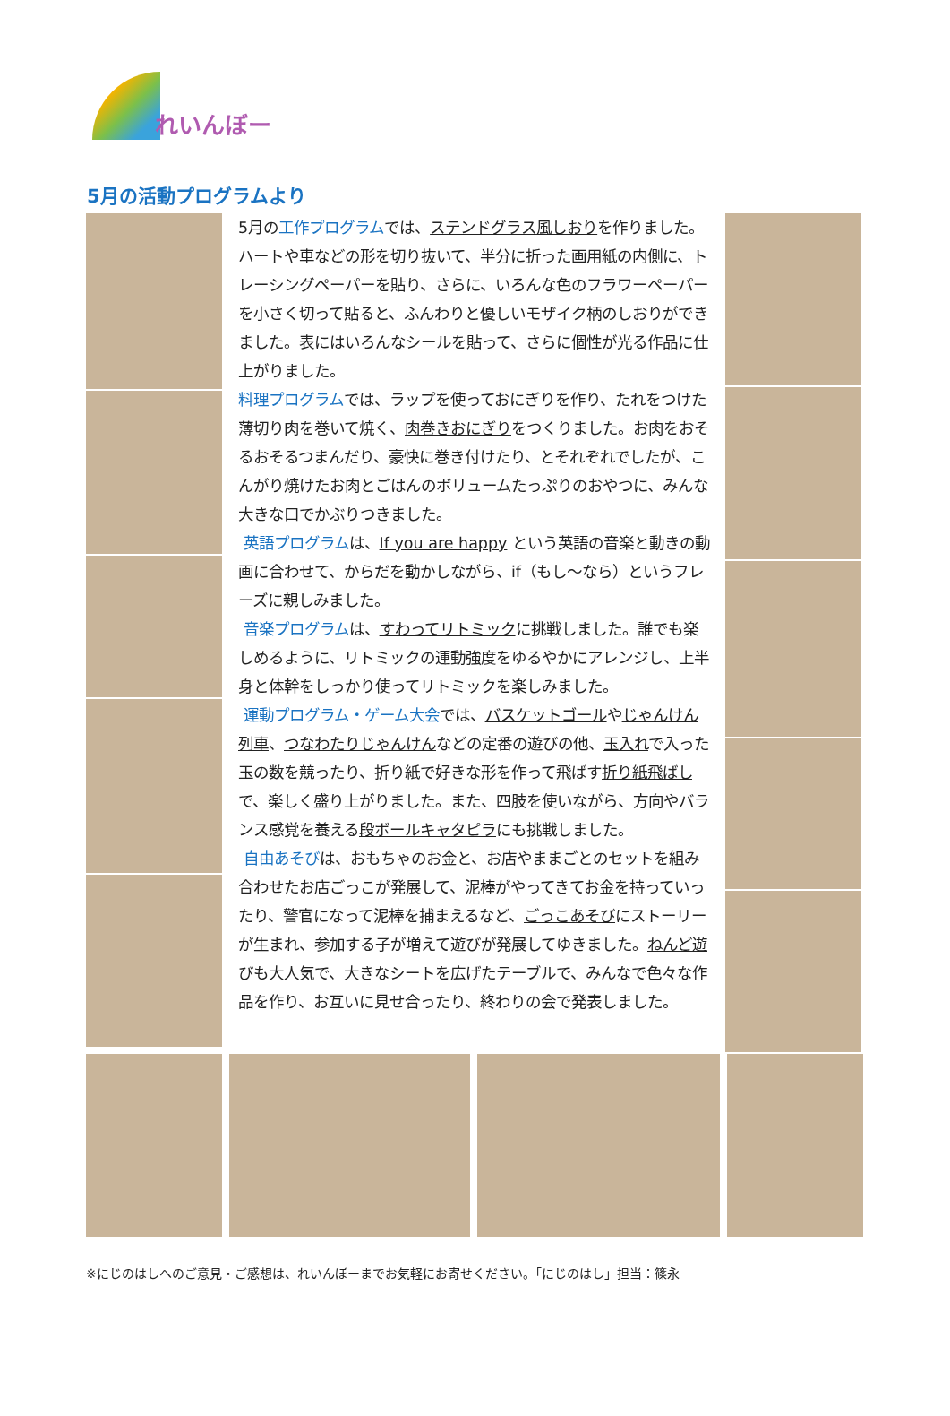れいんぼー
5月の活動プログラムより
5月の工作プログラムでは、ステンドグラス風しおりを作りました。ハートや車などの形を切り抜いて、半分に折った画用紙の内側に、トレーシングペーパーを貼り、さらに、いろんな色のフラワーペーパーを小さく切って貼ると、ふんわりと優しいモザイク柄のしおりができました。表にはいろんなシールを貼って、さらに個性が光る作品に仕上がりました。
料理プログラムでは、ラップを使っておにぎりを作り、たれをつけた薄切り肉を巻いて焼く、肉巻きおにぎりをつくりました。お肉をおそるおそるつまんだり、豪快に巻き付けたり、とそれぞれでしたが、こんがり焼けたお肉とごはんのボリュームたっぷりのおやつに、みんな大きな口でかぶりつきました。
英語プログラムは、If you are happy という英語の音楽と動きの動画に合わせて、からだを動かしながら、if（もし～なら）というフレーズに親しみました。
音楽プログラムは、すわってリトミックに挑戦しました。誰でも楽しめるように、リトミックの運動強度をゆるやかにアレンジし、上半身と体幹をしっかり使ってリトミックを楽しみました。
運動プログラム・ゲーム大会では、バスケットゴールやじゃんけん列車、つなわたりじゃんけんなどの定番の遊びの他、玉入れで入った玉の数を競ったり、折り紙で好きな形を作って飛ばす折り紙飛ばしで、楽しく盛り上がりました。また、四肢を使いながら、方向やバランス感覚を養える段ボールキャタピラにも挑戦しました。
自由あそびは、おもちゃのお金と、お店やままごとのセットを組み合わせたお店ごっこが発展して、泥棒がやってきてお金を持っていったり、警官になって泥棒を捕まえるなど、ごっこあそびにストーリーが生まれ、参加する子が増えて遊びが発展してゆきました。ねんど遊びも大人気で、大きなシートを広げたテーブルで、みんなで色々な作品を作り、お互いに見せ合ったり、終わりの会で発表しました。
※にじのはしへのご意見・ご感想は、れいんぼーまでお気軽にお寄せください。「にじのはし」担当：篠永